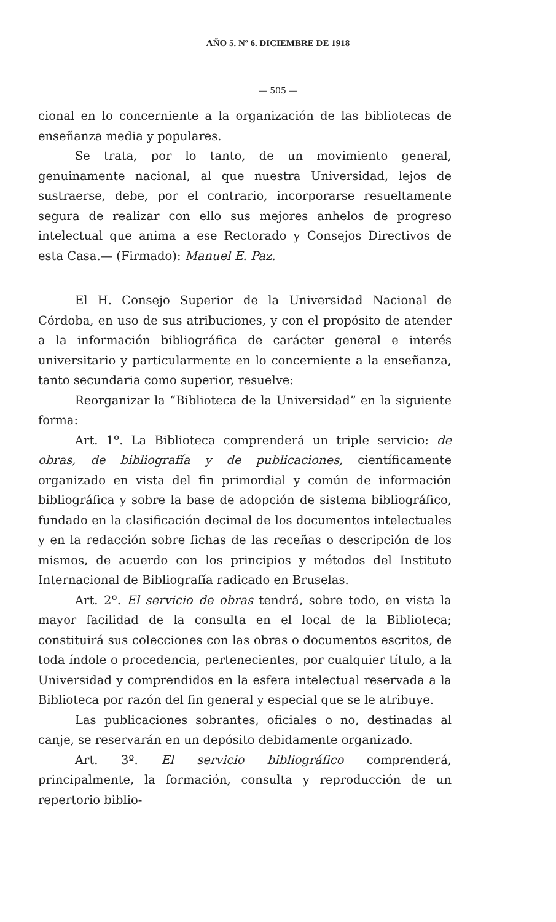AÑO 5. Nº 6. DICIEMBRE DE 1918
— 505 —
cional en lo concerniente a la organización de las bibliotecas de enseñanza media y populares.
Se trata, por lo tanto, de un movimiento general, genuinamente nacional, al que nuestra Universidad, lejos de sustraerse, debe, por el contrario, incorporarse resueltamente segura de realizar con ello sus mejores anhelos de progreso intelectual que anima a ese Rectorado y Consejos Directivos de esta Casa.— (Firmado): Manuel E. Paz.
El H. Consejo Superior de la Universidad Nacional de Córdoba, en uso de sus atribuciones, y con el propósito de atender a la información bibliográfica de carácter general e interés universitario y particularmente en lo concerniente a la enseñanza, tanto secundaria como superior, resuelve:
Reorganizar la “Biblioteca de la Universidad” en la siguiente forma:
Art. 1º. La Biblioteca comprenderá un triple servicio: de obras, de bibliografía y de publicaciones, científicamente organizado en vista del fin primordial y común de información bibliográfica y sobre la base de adopción de sistema bibliográfico, fundado en la clasificación decimal de los documentos intelectuales y en la redacción sobre fichas de las receñas o descripción de los mismos, de acuerdo con los principios y métodos del Instituto Internacional de Bibliografía radicado en Bruselas.
Art. 2º. El servicio de obras tendrá, sobre todo, en vista la mayor facilidad de la consulta en el local de la Biblioteca; constituirá sus colecciones con las obras o documentos escritos, de toda índole o procedencia, pertenecientes, por cualquier título, a la Universidad y comprendidos en la esfera intelectual reservada a la Biblioteca por razón del fin general y especial que se le atribuye.
Las publicaciones sobrantes, oficiales o no, destinadas al canje, se reservarán en un depósito debidamente organizado.
Art. 3º. El servicio bibliográfico comprenderá, principalmente, la formación, consulta y reproducción de un repertorio biblio-